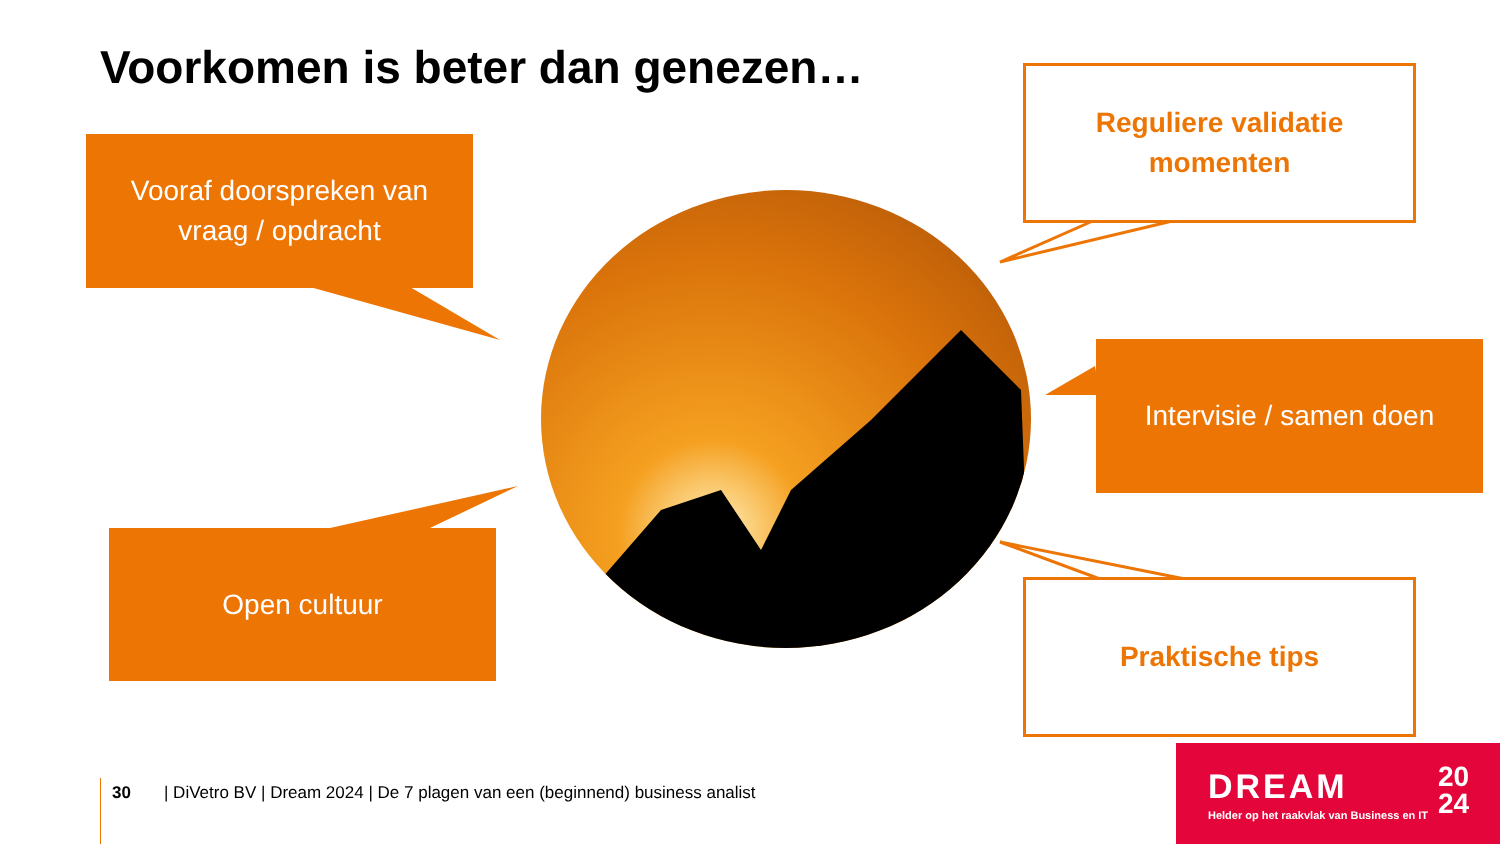Voorkomen is beter dan genezen…
Vooraf doorspreken van
vraag / opdracht
Open cultuur
Intervisie / samen doen
Reguliere validatie
momenten
Praktische tips
30 | DiVetro BV | Dream 2024 | De 7 plagen van een (beginnend) business analist
DREAM
20
24
Helder op het raakvlak van Business en IT